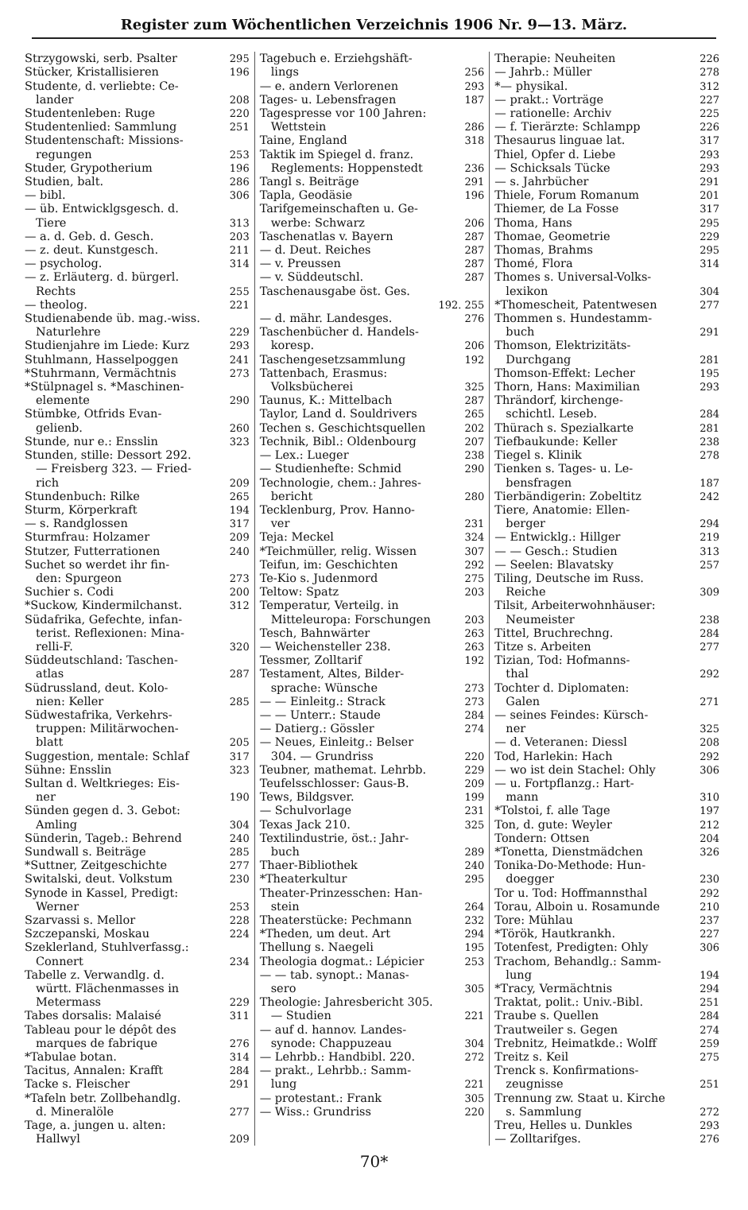Register zum Wöchentlichen Verzeichnis 1906 Nr. 9—13. März.
Strzygowski, serb. Psalter 295
Stücker, Kristallisieren 196
Studente, d. verliebte: Ce-
lander 208
Studentenleben: Ruge 220
Studentenlied: Sammlung 251
Studentenschaft: Missions-
regungen 253
Studer, Grypotherium 196
Studien, balt. 286
— bibl. 306
— üb. Entwicklgsgesch. d.
Tiere 313
— a. d. Geb. d. Gesch. 203
— z. deut. Kunstgesch. 211
— psycholog. 314
— z. Erläuterg. d. bürgerl.
Rechts 255
— theolog. 221
Studienabende üb. mag.-wiss.
Naturlehre 229
Studienjahre im Liede: Kurz 293
Stuhlmann, Hasselpoggen 241
*Stuhrmann, Vermächtnis 273
*Stülpnagel s. *Maschinen-
elemente 290
Stümbke, Otfrids Evan-
gelienb. 260
Stunde, nur e.: Ensslin 323
Stunden, stille: Dessort 292.
— Freisberg 323. — Fried-
rich 209
Stundenbuch: Rilke 265
Sturm, Körperkraft 194
— s. Randglossen 317
Sturmfrau: Holzamer 209
Stutzer, Futterrationen 240
Suchet so werdet ihr fin-
den: Spurgeon 273
Suchier s. Codi 200
*Suckow, Kindermilchanst. 312
Südafrika, Gefechte, infan-
terist. Reflexionen: Mina-
relli-F. 320
Süddeutschland: Taschen-
atlas 287
Südrussland, deut. Kolo-
nien: Keller 285
Südwestafrika, Verkehrs-
truppen: Militärwochen-
blatt 205
Suggestion, mentale: Schlaf 317
Sühne: Ensslin 323
Sultan d. Weltkrieges: Eis-
ner 190
Sünden gegen d. 3. Gebot:
Amling 304
Sünderin, Tageb.: Behrend 240
Sundwall s. Beiträge 285
*Suttner, Zeitgeschichte 277
Switalski, deut. Volkstum 230
Synode in Kassel, Predigt:
Werner 253
Szarvassi s. Mellor 228
Szczepanski, Moskau 224
Szeklerland, Stuhlverfassg.:
Connert 234
Tabelle z. Verwandlg. d.
württ. Flächenmasses in
Metermass 229
Tabes dorsalis: Malaisé 311
Tableau pour le dépôt des
marques de fabrique 276
*Tabulae botan. 314
Tacitus, Annalen: Krafft 284
Tacke s. Fleischer 291
*Tafeln betr. Zollbehandlg.
d. Mineralöle 277
Tage, a. jungen u. alten:
Hallwyl 209
Tagebuch e. Erziehgshäft-
lings 256
— e. andern Verlorenen 293
Tages- u. Lebensfragen 187
Tagespresse vor 100 Jahren:
Wettstein 286
Taine, England 318
Taktik im Spiegel d. franz.
Reglements: Hoppenstedt 236
Tangl s. Beiträge 291
Tapla, Geodäsie 196
Tarifgemeinschaften u. Ge-
werbe: Schwarz 206
Taschenatlas v. Bayern 287
— d. Deut. Reiches 287
— v. Preussen 287
— v. Süddeutschl. 287
Taschenausgabe öst. Ges.
192. 255
— d. mähr. Landesges. 276
Taschenbücher d. Handels-
koresp. 206
Taschengesetzsammlung 192
Tattenbach, Erasmus:
Volksbücherei 325
Taunus, K.: Mittelbach 287
Taylor, Land d. Souldrivers 265
Techen s. Geschichtsquellen 202
Technik, Bibl.: Oldenbourg 207
— Lex.: Lueger 238
— Studienhefte: Schmid 290
Technologie, chem.: Jahres-
bericht 280
Tecklenburg, Prov. Hanno-
ver 231
Teja: Meckel 324
*Teichmüller, relig. Wissen 307
Teifun, im: Geschichten 292
Te-Kio s. Judenmord 275
Teltow: Spatz 203
Temperatur, Verteilg. in
Mitteleuropa: Forschungen 203
Tesch, Bahnwärter 263
— Weichensteller 238. 263
Tessmer, Zolltarif 192
Testament, Altes, Bilder-
sprache: Wünsche 273
— — Einleitg.: Strack 273
— — Unterr.: Staude 284
— Datierg.: Gössler 274
— Neues, Einleitg.: Belser
304. — Grundriss 220
Teubner, mathemat. Lehrbb. 229
Teufelsschlosser: Gaus-B. 209
Tews, Bildgsver. 199
— Schulvorlage 231
Texas Jack 210. 325
Textilindustrie, öst.: Jahr-
buch 289
Thaer-Bibliothek 240
*Theaterkultur 295
Theater-Prinzesschen: Han-
stein 264
Theaterstücke: Pechmann 232
*Theden, um deut. Art 294
Thellung s. Naegeli 195
Theologia dogmat.: Lépicier 253
— — tab. synopt.: Manas-
sero 305
Theologie: Jahresbericht 305.
— Studien 221
— auf d. hannov. Landes-
synode: Chappuzeau 304
— Lehrbb.: Handbibl. 220. 272
— prakt., Lehrbb.: Samm-
lung 221
— protestant.: Frank 305
— Wiss.: Grundriss 220
Therapie: Neuheiten 226
— Jahrb.: Müller 278
*— physikal. 312
— prakt.: Vorträge 227
— rationelle: Archiv 225
— f. Tierärzte: Schlampp 226
Thesaurus linguae lat. 317
Thiel, Opfer d. Liebe 293
— Schicksals Tücke 293
— s. Jahrbücher 291
Thiele, Forum Romanum 201
Thiemer, de La Fosse 317
Thoma, Hans 295
Thomae, Geometrie 229
Thomas, Brahms 295
Thomé, Flora 314
Thomes s. Universal-Volks-
lexikon 304
*Thomescheit, Patentwesen 277
Thommen s. Hundestamm-
buch 291
Thomson, Elektrizitäts-
Durchgang 281
Thomson-Effekt: Lecher 195
Thorn, Hans: Maximilian 293
Thrändorf, kirchenge-
schichtl. Leseb. 284
Thürach s. Spezialkarte 281
Tiefbaukunde: Keller 238
Tiegel s. Klinik 278
Tienken s. Tages- u. Le-
bensfragen 187
Tierbändigerin: Zobeltitz 242
Tiere, Anatomie: Ellen-
berger 294
— Entwicklg.: Hillger 219
— — Gesch.: Studien 313
— Seelen: Blavatsky 257
Tiling, Deutsche im Russ.
Reiche 309
Tilsit, Arbeiterwohnhäuser:
Neumeister 238
Tittel, Bruchrechng. 284
Titze s. Arbeiten 277
Tizian, Tod: Hofmanns-
thal 292
Tochter d. Diplomaten:
Galen 271
— seines Feindes: Kürsch-
ner 325
— d. Veteranen: Diessl 208
Tod, Harlekin: Hach 292
— wo ist dein Stachel: Ohly 306
— u. Fortpflanzg.: Hart-
mann 310
*Tolstoi, f. alle Tage 197
Ton, d. gute: Weyler 212
Tondern: Ottsen 204
*Tonetta, Dienstmädchen 326
Tonika-Do-Methode: Hun-
doegger 230
Tor u. Tod: Hoffmannsthal 292
Torau, Alboin u. Rosamunde 210
Tore: Mühlau 237
*Török, Hautkrankh. 227
Totenfest, Predigten: Ohly 306
Trachom, Behandlg.: Samm-
lung 194
*Tracy, Vermächtnis 294
Traktat, polit.: Univ.-Bibl. 251
Traube s. Quellen 284
Trautweiler s. Gegen 274
Trebnitz, Heimatkde.: Wolff 259
Treitz s. Keil 275
Trenck s. Konfirmations-
zeugnisse 251
Trennung zw. Staat u. Kirche
s. Sammlung 272
Treu, Helles u. Dunkles 293
— Zolltarifges. 276
70*